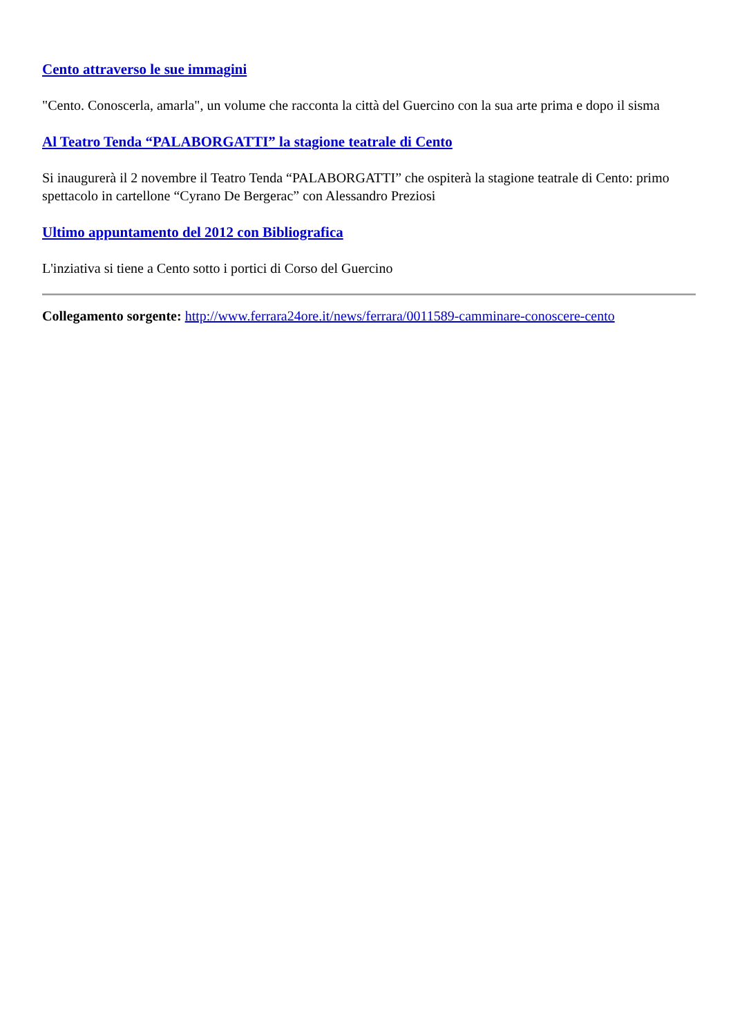Cento attraverso le sue immagini
"Cento. Conoscerla, amarla", un volume che racconta la città del Guercino con la sua arte prima e dopo il sisma
Al Teatro Tenda “PALABORGATTI” la stagione teatrale di Cento
Si inaugurerà il 2 novembre il Teatro Tenda “PALABORGATTI” che ospiterà la stagione teatrale di Cento: primo spettacolo in cartellone “Cyrano De Bergerac” con Alessandro Preziosi
Ultimo appuntamento del 2012 con Bibliografica
L'inziativa si tiene a Cento sotto i portici di Corso del Guercino
Collegamento sorgente: http://www.ferrara24ore.it/news/ferrara/0011589-camminare-conoscere-cento